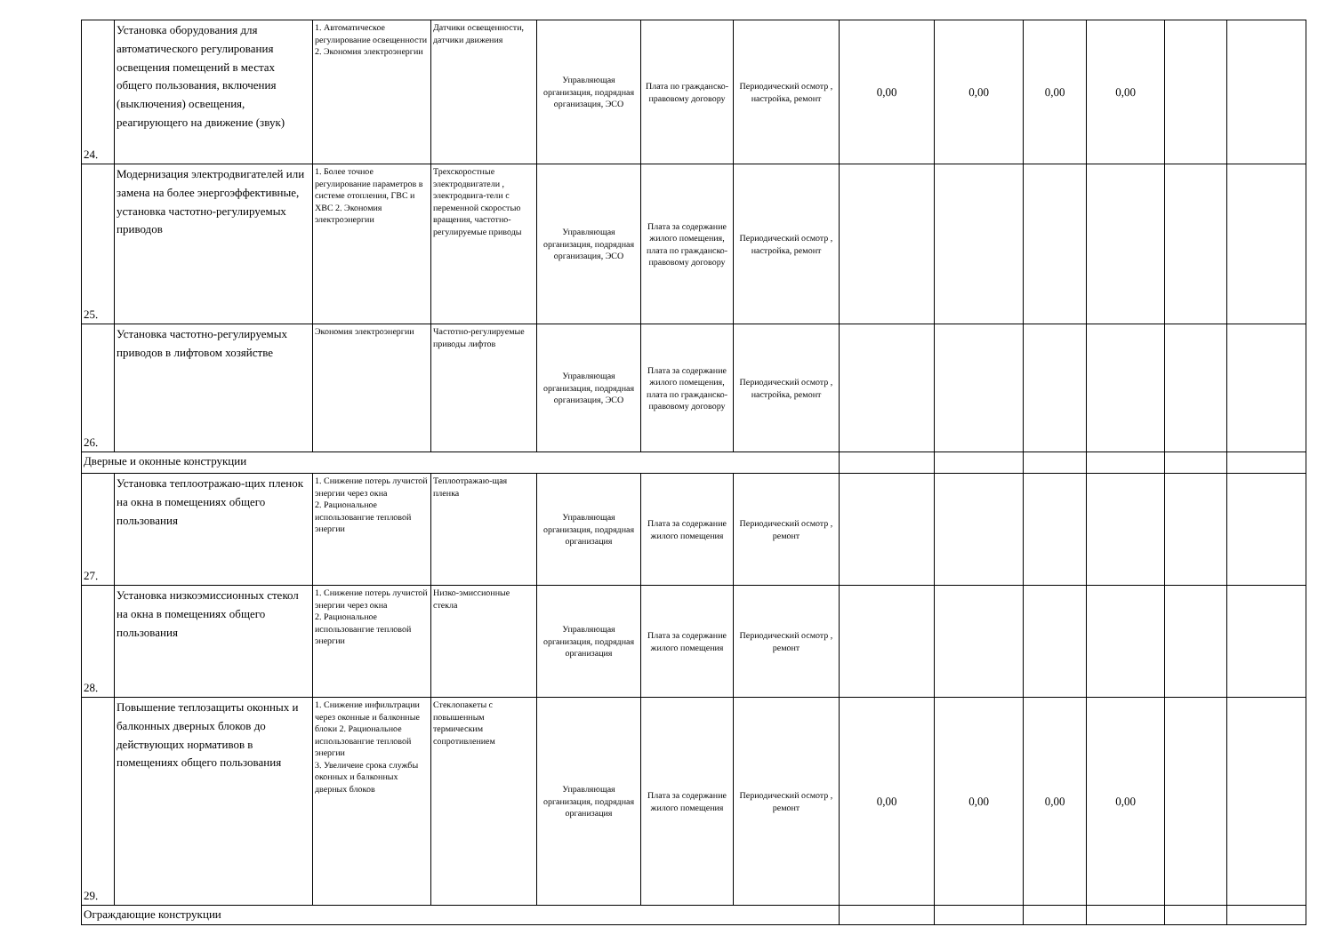| 24. | Установка оборудования для автоматического регулирования освещения помещений в местах общего пользования, включения (выключения) освещения, реагирующего на движение (звук) | 1. Автоматическое регулирование освещенности 2. Экономия электроэнергии | Датчики освещенности, датчики движения | Управляющая организация, подрядная организация, ЭСО | Плата по гражданско-правовому договору | Периодический осмотр , настройка, ремонт | 0,00 | 0,00 | 0,00 | 0,00 | | |
| 25. | Модернизация электродвигателей или замена на более энергоэффективные, установка частотно-регулируемых приводов | 1. Более точное регулирование параметров в системе отопления, ГВС и ХВС 2. Экономия электроэнергии | Трехскоростные электродвигатели , электродвига-тели с переменной скоростью вращения, частотно-регулируемые приводы | Управляющая организация, подрядная организация, ЭСО | Плата за содержание жилого помещения, плата по гражданско-правовому договору | Периодический осмотр , настройка, ремонт | | | | | | |
| 26. | Установка частотно-регулируемых приводов в лифтовом хозяйстве | Экономия электроэнергии | Частотно-регулируемые приводы лифтов | Управляющая организация, подрядная организация, ЭСО | Плата за содержание жилого помещения, плата по гражданско-правовому договору | Периодический осмотр , настройка, ремонт | | | | | | |
| Дверные и оконные конструкции | | | | | | | | | | | | |
| 27. | Установка теплоотражаю-щих пленок на окна в помещениях общего пользования | 1. Снижение потерь лучистой энергии через окна 2. Рациональное использовангие тепловой энергии | Теплоотражаю-щая пленка | Управляющая организация, подрядная организация | Плата за содержание жилого помещения | Периодический осмотр , ремонт | | | | | | |
| 28. | Установка низкоэмиссионных стекол на окна в помещениях общего пользования | 1. Снижение потерь лучистой энергии через окна 2. Рациональное использовангие тепловой энергии | Низко-эмиссионные стекла | Управляющая организация, подрядная организация | Плата за содержание жилого помещения | Периодический осмотр , ремонт | | | | | | |
| 29. | Повышение теплозащиты оконных и балконных дверных блоков до действующих нормативов в помещениях общего пользования | 1. Снижение инфильтрации через оконные и балконные блоки 2. Рациональное использовангие тепловой энергии 3. Увеличеие срока службы оконных и балконных дверных блоков | Стеклопакеты с повышенным термическим сопротивлением | Управляющая организация, подрядная организация | Плата за содержание жилого помещения | Периодический осмотр , ремонт | 0,00 | 0,00 | 0,00 | 0,00 | | |
| Ограждающие конструкции | | | | | | | | | | | | |